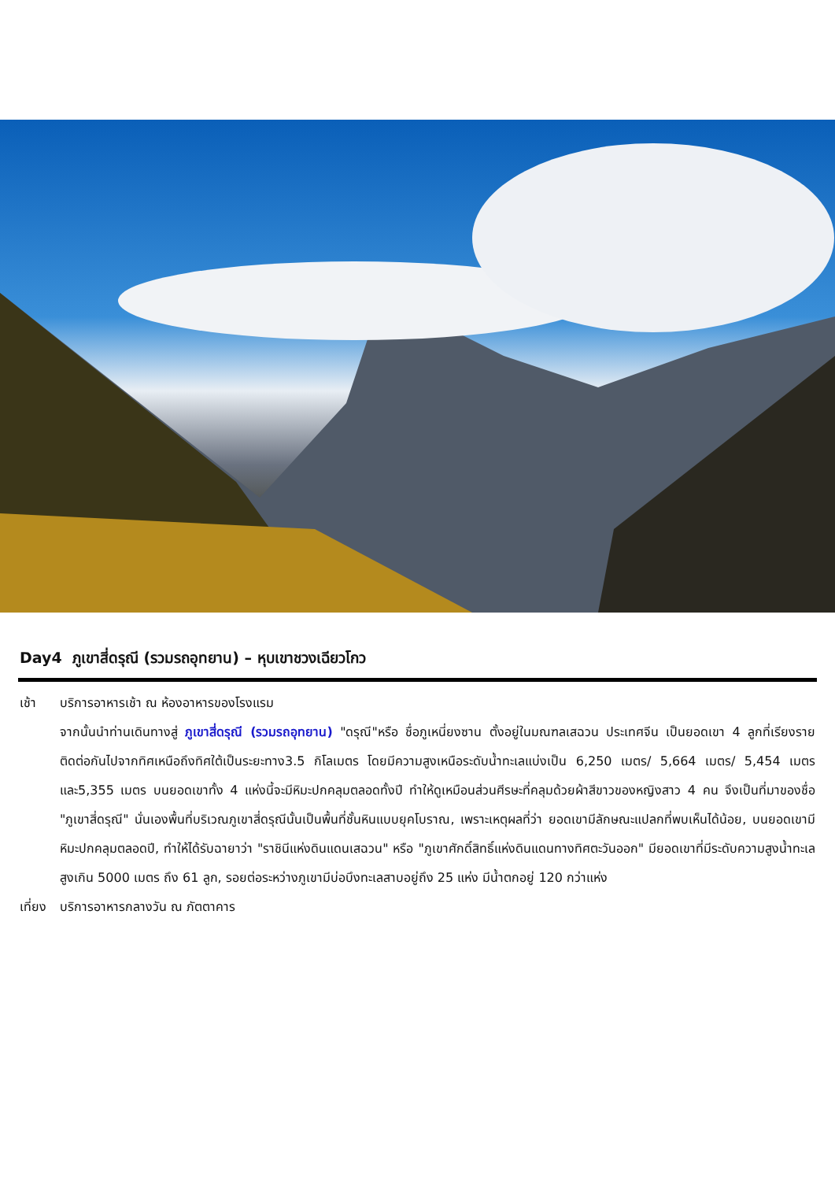Day4 ภูเขาสี่ดรุณี (รวมรถอุทยาน) – หุบเขาชวงเฉียวโกว
เช้า บริการอาหารเช้า ณ ห้องอาหารของโรงแรม
จากนั้นนำท่านเดินทางสู่ ภูเขาสี่ดรุณี (รวมรถอุทยาน) "ดรุณี"หรือ ชื่อภูเหนี่ยงซาน ตั้งอยู่ในมณฑลเสฉวน ประเทศจีน เป็นยอดเขา 4 ลูกที่เรียงรายติดต่อกันไปจากทิศเหนือถึงทิศใต้เป็นระยะทาง3.5 กิโลเมตร โดยมีความสูงเหนือระดับน้ำทะเลแบ่งเป็น 6,250 เมตร/ 5,664 เมตร/ 5,454 เมตร และ5,355 เมตร บนยอดเขาทั้ง 4 แห่งนี้จะมีหิมะปกคลุมตลอดทั้งปี ทำให้ดูเหมือนส่วนศีรษะที่คลุมด้วยผ้าสีขาวของหญิงสาว 4 คน จึงเป็นที่มาของชื่อ "ภูเขาสี่ดรุณี" นั่นเองพื้นที่บริเวณภูเขาสี่ดรุณีนั้นเป็นพื้นที่ชั้นหินแบบยุคโบราณ, เพราะเหตุผลที่ว่า ยอดเขามีลักษณะแปลกที่พบเห็นได้น้อย, บนยอดเขามีหิมะปกคลุมตลอดปี, ทำให้ได้รับฉายาว่า "ราชินีแห่งดินแดนเสฉวน" หรือ "ภูเขาศักดิ์สิทธิ์แห่งดินแดนทางทิศตะวันออก" มียอดเขาที่มีระดับความสูงน้ำทะเลสูงเกิน 5000 เมตร ถึง 61 ลูก, รอยต่อระหว่างภูเขามีบ่อบึงทะเลสาบอยู่ถึง 25 แห่ง มีน้ำตกอยู่ 120 กว่าแห่ง
เที่ยง
บริการอาหารกลางวัน ณ ภัตตาคาร